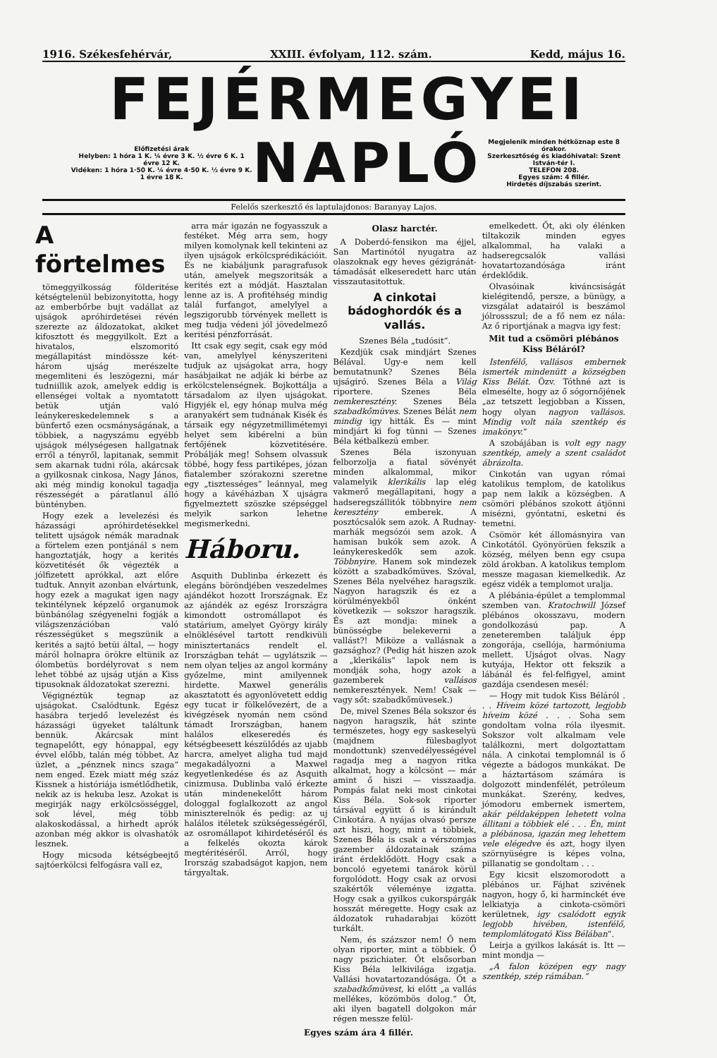1916. Székesfehérvár, XXIII. évfolyam, 112. szám. Kedd, május 16.
FEJÉRMEGYEI
Előfizetési árak
Helyben: 1 hóra 1 K. ¼ évre 3 K. ½ évre 6 K. 1 évre 12 K.
Vidéken: 1 hóra 1·50 K. ¼ évre 4·50 K. ½ évre 9 K. 1 évre 18 K.
NAPLÓ
Megjelenik minden hétköznap este 8 órakor.
Szerkesztőség és kiadóhivatal: Szent István-tér I.
TELEFON 208.
Egyes szám: 4 fillér.
Hirdetés díjszabás szerint.
Felelős szerkesztő és laptulajdonos: Baranyay Lajos.
A förtelmes
tömeggyilkosság földeritése kétségtelenül bebizonyitotta, hogy az emberbőrbe bujt vadállat az ujságok apróhirdetései révén szerezte az áldozatokat, akiket kifosztott és meggyilkolt. Ezt a hivatalos, elszomoritó megállapitást mindössze két-három ujság merészelte megemliteni és leszögezni, már tudniillik azok, amelyek eddig is ellenségei voltak a nyomtatott betük utján való leánykereskedelemnek s a bünfertő ezen ocsmányságának, a többiek, a nagyszámu egyébb ujságok mélységesen hallgatnak erről a tényről, lapitanak, semmit sem akarnak tudni róla, akárcsak a gyilkosnak cinkosa, Nagy János, aki még mindig konokul tagadja részességét a páratlanul álló büntényben.
Hogy ezek a levelezési és házassági apróhirdetésekkel telitett ujságok némák maradnak a förtelem ezen pontjánál s nem hangoztatják, hogy a kerités közvetitését ők végezték a jólfizetett aprókkal, azt előre tudtuk. Annyit azonban elvártunk, hogy ezek a magukat igen nagy tekintélynek képzelő organumok bünbánólag szégyenelni fogják a világszenzációban való részességüket s megszünik a kerités a sajtó betüi által, — hogy máról holnapra örökre eltünik az ólombetüs bordélyrovat s nem lehet többé az ujság utján a Kiss tipusoknak áldozatokat szerezni.
Végignéztük tegnap az ujságokat. Csalódtunk. Egész hasábra terjedő levelezést és házassági ügyeket találtunk bennük. Akárcsak mint tegnapelőtt, egy hónappal, egy évvel előbb, talán még többet. Az üzlet, a „pénznek nincs szaga“ nem enged. Ezek miatt még száz Kissnek a históriája ismétlődhetik, nekik az is hekuba lesz. Azokat is megirják nagy erkölcsösséggel, sok lével, még több alakoskodással, a hirhedt aprók azonban még akkor is olvashatók lesznek.
Hogy micsoda kétségbeejtő sajtóerkölcsi felfogásra vall ez,
arra már igazán ne fogyasszuk a festéket. Még arra sem, hogy milyen komolynak kell tekinteni az ilyen ujságok erkölcsprédikációit. És ne kiabáljunk paragrafusok után, amelyek megszoritsák a kerités ezt a módját. Hasztalan lenne az is. A profitéhség mindig talál furfangot, amelylyel a legszigorubb törvények mellett is meg tudja védeni jól jövedelmező keritési pénzforrását.
Itt csak egy segit, csak egy mód van, amelylyel kényszeriteni tudjuk az ujságokat arra, hogy hasábjaikat ne adják ki bérbe az erkölcstelenségnek. Bojkottálja a társadalom az ilyen ujságokat. Higyjék el, egy hónap mulva még aranyakért sem tudnának Kisék és társaik egy négyzetmillimétemyi helyet sem kibérelni a bün fertőjének közvetitésére. Próbálják meg! Sohsem olvassuk többé, hogy fess partiképes, józan fiatalember szórakozni szeretne egy „tisztességes“ leánnyal, meg hogy a kávéházban X ujságra figyelmeztett szöszke szépséggel melyik sarkon lehetne megismerkedni.
Háboru.
Asquith Dublinba érkezett és elegáns böröndjében veszedelmes ajándékot hozott Irországnak. Ez az ajándék az egész Irországra kimondott ostromállapot és statárium, amelyet György király elnöklésével tartott rendkivüli minisztertanács rendelt el. Irországban tehát — ugylátszik — nem olyan teljes az angol kormány győzelme, mint amilyennek hirdette. Maxwel generális akasztatott és agyonlövetett eddig egy tucat ir fölkelővezért, de a kivégzések nyomán nem csönd támadt Irországban, hanem halálos elkeseredés és kétségbeesett készülődés az ujabb harcra, amelyet aligha tud majd megakadályozni a Maxwel kegyetlenkedése és az Asquith cinizmusa. Dublinba való érkezte után mindenekelőtt három dologgal foglalkozott az angol miniszterelnök és pedig: az uj halálos itéletek szükségességéről, az osromállapot kihirdetéséről és a felkelés okozta károk megtéritéséről. Arról, hogy Irország szabadságot kapjon, nem tárgyaltak.
Olasz harctér.
A Doberdó-fensikon ma éjjel, San Martinótól nyugatra az olaszoknak egy heves gézigránát-támadását elkeseredett harc után visszautasitottuk.
A cinkotai bádoghordók és a vallás.
Szenes Béla „tudósit“.
Kezdjük csak mindjárt Szenes Bélával. Ugy-e nem kell bemutatnunk? Szenes Béla ujságiró. Szenes Béla a Világ riportere. Szenes Béla nemkeresztény. Szenes Béla szabadkőmüves. Szenes Bélát nem mindig igy hitták. És — mint mindjárt ki fog tünni — Szenes Béla kétbalkezü ember.
Szenes Béla iszonyuan felborzolja a fiatal sövényét minden alkalommal, mikor valamelyik klerikális lap elég vakmerő megállapitani, hogy a hadseregszállitók többnyire nem keresztény emberek. A posztócsalók sem azok. A Rudnay-marhák megsózói sem azok. A hamisan bukók sem azok. A leánykereskedők sem azok. Többnyire. Hanem sok mindezek között a szabadkőmüves. Szóval, Szenes Béla nyelvéhez haragszik. Nagyon haragszik és ez a körülményekből önként következik — sokszor haragszik. És azt mondja: minek a bünösségbe belekeverni a vallást?! Miköze a vallásnak a gazsághoz? (Pedig hát hiszen azok a „klerikális“ lapok nem is mondják soha, hogy azok a gazemberek vallásos nemkeresztények. Nem! Csak — vagy sőt: szabadkőmüvesek.)
De, mivel Szenes Béla sokszor és nagyon haragszik, hát szinte természetes, hogy egy saskeselyü (majdnem fülesbaglyot mondottunk) szenvedélyességével ragadja meg a nagyon ritka alkalmat, hogy a kölcsönt — már amint ő hiszi — visszaadja. Pompás falat neki most cinkotai Kiss Béla. Sok-sok riporter társával együtt ő is kirándult Cinkotára. A nyájas olvasó persze azt hiszi, hogy, mint a többiek, Szenes Béla is csak a vérszomjas gazember áldozatainak száma iránt érdeklődött. Hogy csak a boncoló egyetemi tanárok körül forgolódott. Hogy csak az orvosi szakértők véleménye izgatta. Hogy csak a gyilkos cukorspárgák hosszát méregette. Hogy csak az áldozatok ruhadarabjai között turkált.
Nem, és százszor nem! Ő nem olyan riporter, mint a többiek. Ő nagy pszichiater. Őt elsősorban Kiss Béla lelkivilága izgatja. Vallási hovatartozandósága. Őt a szabadkőmüvest, ki előtt „a vallás mellékes, közömbös dolog.“ Őt, aki ilyen bagatell dolgokon már régen messze felül-
emelkedett. Őt, aki oly élénken tiltakozik minden egyes alkalommal, ha valaki a hadseregcsalók vallási hovatartozandósága iránt érdeklődik.
Olvasóinak kiváncsiságát kielégitendő, persze, a bünügy, a vizsgálat adatairól is beszámol jólrossszul; de a fő nem ez nála: Az ő riportjának a magva igy fest:
Mit tud a csömöri plébános Kiss Béláról?
Istenfélő, vallásos embernek ismerték mindenütt a községben Kiss Bélát. Özv. Tóthné azt is elmesélte, hogy az ő sógornőjének „az tetszett legjobban a Kissen, hogy olyan nagyon vallásos. Mindig volt nála szentkép és imakönyv.“
A szobájában is volt egy nagy szentkép, amely a szent családot ábrázolta.
Cinkotán van ugyan római katolikus templom, de katolikus pap nem lakik a községben. A csömöri plébános szokott átjönni misézni, gyóntatni, esketni és temetni.
Csömör két állomásnyira van Cinkotától. Gyönyörüen fekszik a község, mélyen benn egy csupa zöld árokban. A katolikus templom messze magasan kiemelkedik. Az egész vidék a templomot uralja.
A plébánia-épület a templommal szemben van. Kratochwill József plébános okosszavu, modern gondolkozású pap. A zeneteremben találjuk épp zongorája, csellója, harmóniuma mellett. Ujságot olvas. Nagy kutyája, Hektor ott fekszik a lábánál és fel-felfigyel, amint gazdája csendesen mesél:
— Hogy mit tudok Kiss Béláról . . . Híveim közé tartozott, legjobb híveim közé . . . Soha sem gondoltam volna róla ilyesmit. Sokszor volt alkalmam vele találkozni, mert dolgoztattam nála. A cinkotai templomnál is ő végezte a bádogos munkákat. De a háztartásom számára is dolgozott mindenfélét, petróleum munkákat. Szerény, kedves, jómodoru embernek ismertem, akár példaképpen lehetett volna állitani a többiek elé . . . Én, mint a plébánosa, igazán meg lehettem vele elégedve és azt, hogy ilyen szörnyüségre is képes volna, pillanatig se gondoltam . . .
Egy kicsit elszomorodott a plébános ur. Fájhat szivének nagyon, hogy ő, ki harminckét éve lelkiatyja a cinkota-csömöri kerületnek, igy csalódott egyik legjobb hivében, istenfélő, templomlátogató Kiss Bélában“.
Leirja a gyilkos lakását is. Itt — mint mondja —
„A falon középen egy nagy szentkép, szép rámában.“
Egyes szám ára 4 fillér.